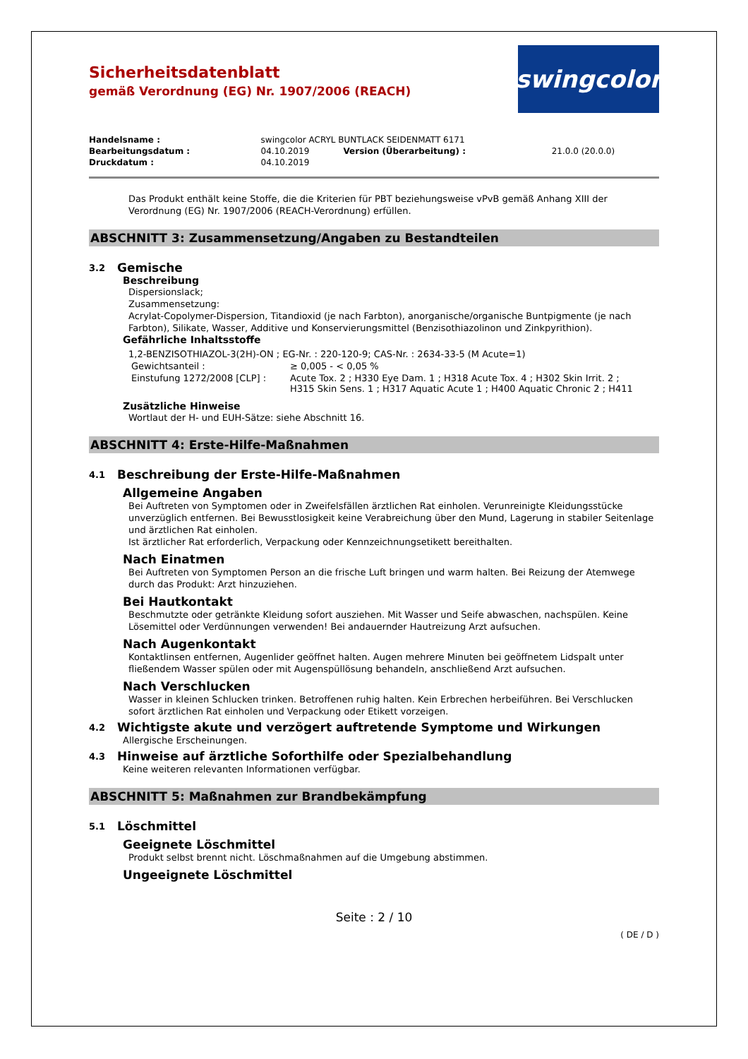Sicherheitsdatenblatt
gemäß Verordnung (EG) Nr. 1907/2006 (REACH)
swingcolor
| Handelsname : | swingcolor ACRYL BUNTLACK SEIDENMATT 6171 | | |
| Bearbeitungsdatum : | 04.10.2019 | Version (Überarbeitung) : | 21.0.0 (20.0.0) |
| Druckdatum : | 04.10.2019 | | |
Das Produkt enthält keine Stoffe, die die Kriterien für PBT beziehungsweise vPvB gemäß Anhang XIII der Verordnung (EG) Nr. 1907/2006 (REACH-Verordnung) erfüllen.
ABSCHNITT 3: Zusammensetzung/Angaben zu Bestandteilen
3.2 Gemische
Beschreibung
Dispersionslack;
Zusammensetzung:
Acrylat-Copolymer-Dispersion, Titandioxid (je nach Farbton), anorganische/organische Buntpigmente (je nach Farbton), Silikate, Wasser, Additive und Konservierungsmittel (Benzisothiazolinon und Zinkpyrithion).
Gefährliche Inhaltsstoffe
1,2-BENZISOTHIAZOL-3(2H)-ON ; EG-Nr. : 220-120-9; CAS-Nr. : 2634-33-5 (M Acute=1)
| Gewichtsanteil : | ≥ 0,005 - < 0,05 % |
| Einstufung 1272/2008 [CLP] : | Acute Tox. 2 ; H330 Eye Dam. 1 ; H318 Acute Tox. 4 ; H302 Skin Irrit. 2 ; H315 Skin Sens. 1 ; H317 Aquatic Acute 1 ; H400 Aquatic Chronic 2 ; H411 |
Zusätzliche Hinweise
Wortlaut der H- und EUH-Sätze: siehe Abschnitt 16.
ABSCHNITT 4: Erste-Hilfe-Maßnahmen
4.1 Beschreibung der Erste-Hilfe-Maßnahmen
Allgemeine Angaben
Bei Auftreten von Symptomen oder in Zweifelsfällen ärztlichen Rat einholen. Verunreinigte Kleidungsstücke unverzüglich entfernen. Bei Bewusstlosigkeit keine Verabreichung über den Mund, Lagerung in stabiler Seitenlage und ärztlichen Rat einholen.
Ist ärztlicher Rat erforderlich, Verpackung oder Kennzeichnungsetikett bereithalten.
Nach Einatmen
Bei Auftreten von Symptomen Person an die frische Luft bringen und warm halten. Bei Reizung der Atemwege durch das Produkt: Arzt hinzuziehen.
Bei Hautkontakt
Beschmutzte oder getränkte Kleidung sofort ausziehen. Mit Wasser und Seife abwaschen, nachspülen. Keine Lösemittel oder Verdünnungen verwenden! Bei andauernder Hautreizung Arzt aufsuchen.
Nach Augenkontakt
Kontaktlinsen entfernen, Augenlider geöffnet halten. Augen mehrere Minuten bei geöffnetem Lidspalt unter fließendem Wasser spülen oder mit Augenspüllösung behandeln, anschließend Arzt aufsuchen.
Nach Verschlucken
Wasser in kleinen Schlucken trinken. Betroffenen ruhig halten. Kein Erbrechen herbeiführen. Bei Verschlucken sofort ärztlichen Rat einholen und Verpackung oder Etikett vorzeigen.
4.2 Wichtigste akute und verzögert auftretende Symptome und Wirkungen
Allergische Erscheinungen.
4.3 Hinweise auf ärztliche Soforthilfe oder Spezialbehandlung
Keine weiteren relevanten Informationen verfügbar.
ABSCHNITT 5: Maßnahmen zur Brandbekämpfung
5.1 Löschmittel
Geeignete Löschmittel
Produkt selbst brennt nicht. Löschmaßnahmen auf die Umgebung abstimmen.
Ungeeignete Löschmittel
Seite : 2 / 10
( DE / D )